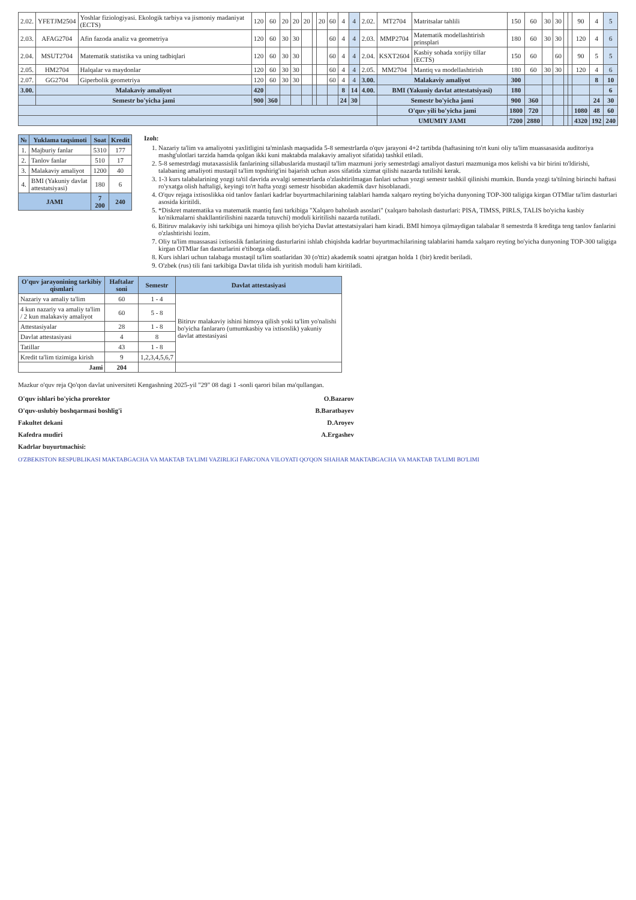| 2.02. | YFETJM2504 | Yoshlar fiziologiyasi. Ekologik tarbiya va jismoniy madaniyat (ECTS) | 120 | 60 | 20 | 20 | 20 | | 20 | 60 | 4 | 4 | 2.02. | MT2704 | Matritsalar tahlili | 150 | 60 | 30 | 30 | | | 90 | 4 | 5 |
| 2.03. | AFAG2704 | Afin fazoda analiz va geometriya | 120 | 60 | 30 | 30 | | | | 60 | 4 | 4 | 2.03. | MMP2704 | Matematik modellashtirish prinsplari | 180 | 60 | 30 | 30 | | | 120 | 4 | 6 |
| 2.04. | MSUT2704 | Matematik statistika va uning tadbiqlari | 120 | 60 | 30 | 30 | | | | 60 | 4 | 4 | 2.04. | KSXT2604 | Kasbiy sohada xorijiy tillar (ECTS) | 150 | 60 | | 60 | | | 90 | 5 | 5 |
| 2.05. | HM2704 | Halqalar va maydonlar | 120 | 60 | 30 | 30 | | | | 60 | 4 | 4 | 2.05. | MM2704 | Mantiq va modellashtirish | 180 | 60 | 30 | 30 | | | 120 | 4 | 6 |
| 2.07. | GG2704 | Giperbolik geometriya | 120 | 60 | 30 | 30 | | | | 60 | 4 | 4 | 3.00. | Malakaviy amaliyot | | 300 | | | | | | | 8 | 10 |
| 3.00. | Malakaviy amaliyot | | 420 | | | | | | | | 8 | 14 | 4.00. | BMI (Yakuniy davlat attestatsiyasi) | | 180 | | | | | | | | 6 |
| | Semestr bo'yicha jami | | 900 | 360 | | | | | | | 24 | 30 | | Semestr bo'yicha jami | | 900 | 360 | | | | | | 24 | 30 |
| | | | | | | | | | | | | | | O'quv yili bo'yicha jami | | 1800 | 720 | | | | | 1080 | 48 | 60 |
| | | | | | | | | | | | | | | UMUMIY JAMI | | 7200 | 2880 | | | | | 4320 | 192 | 240 |
| № | Yuklama taqsimoti | Soat | Kredit |
| --- | --- | --- | --- |
| 1. | Majburiy fanlar | 5310 | 177 |
| 2. | Tanlov fanlar | 510 | 17 |
| 3. | Malakaviy amaliyot | 1200 | 40 |
| 4. | BMI (Yakuniy davlat attestatsiyasi) | 180 | 6 |
| JAMI | | 7 200 | 240 |
Izoh:
1. Nazariy ta'lim va amaliyotni yaxlitligini ta'minlash maqsadida 5-8 semestrlarda o'quv jarayoni 4+2 tartibda (haftasining to'rt kuni oliy ta'lim muassasasida auditoriya mashg'ulotlari tarzida hamda qolgan ikki kuni maktabda malakaviy amaliyot sifatida) tashkil etiladi.
2. 5-8 semestrdagi mutaxassislik fanlarining sillabuslarida mustaqil ta'lim mazmuni joriy semestrdagi amaliyot dasturi mazmuniga mos kelishi va bir birini to'ldirishi, talabaning amaliyoti mustaqil ta'lim topshirig'ini bajarish uchun asos sifatida xizmat qilishi nazarda tutilishi kerak.
3. 1-3 kurs talabalarining yozgi ta'til davrida avvalgi semestrlarda o'zlashtirilmagan fanlari uchun yozgi semestr tashkil qilinishi mumkin. Bunda yozgi ta'tilning birinchi haftasi ro'yxatga olish haftaligi, keyingi to'rt hafta yozgi semestr hisobidan akademik davr hisoblanadi.
4. O'quv rejaga ixtisoslikka oid tanlov fanlari kadrlar buyurtmachilarining talablari hamda xalqaro reyting bo'yicha dunyoning TOP-300 taligiga kirgan OTMlar ta'lim dasturlari asosida kiritildi.
5. *Diskret matematika va matematik mantiq fani tarkibiga "Xalqaro baholash asoslari" (xalqaro baholash dasturlari: PISA, TIMSS, PIRLS, TALIS bo'yicha kasbiy ko'nikmalarni shakllantirilishini nazarda tutuvchi) moduli kiritilishi nazarda tutiladi.
6. Bitiruv malakaviy ishi tarkibiga uni himoya qilish bo'yicha Davlat attestatsiyalari ham kiradi. BMI himoya qilmaydigan talabalar 8 semestrda 8 kreditga teng tanlov fanlarini o'zlashtirishi lozim.
7. Oliy ta'lim muassasasi ixtisoslik fanlarining dasturlarini ishlab chiqishda kadrlar buyurtmachilarining talablarini hamda xalqaro reyting bo'yicha dunyoning TOP-300 taligiga kirgan OTMlar fan dasturlarini e'tiborga oladi.
8. Kurs ishlari uchun talabaga mustaqil ta'lim soatlaridan 30 (o'ttiz) akademik soatni ajratgan holda 1 (bir) kredit beriladi.
9. O'zbek (rus) tili fani tarkibiga Davlat tilida ish yuritish moduli ham kiritiladi.
| O'quv jarayonining tarkibiy qismlari | Haftalar soni | Semestr | Davlat attestasiyasi |
| --- | --- | --- | --- |
| Nazariy va amaliy ta'lim | 60 | 1 - 4 | Bitiruv malakaviy ishini himoya qilish yoki ta'lim yo'nalishi bo'yicha fanlararo (umumkasbiy va ixtisoslik) yakuniy davlat attestasiyasi |
| 4 kun nazariy va amaliy ta'lim / 2 kun malakaviy amaliyot | 60 | 5 - 8 | |
| Attestasiyalar | 28 | 1 - 8 | |
| Davlat attestasiyasi | 4 | 8 | |
| Tatillar | 43 | 1 - 8 | |
| Kredit ta'lim tizimiga kirish | 9 | 1,2,3,4,5,6,7 | |
| Jami | 204 | | |
Mazkur o'quv reja Qo'qon davlat universiteti Kengashning 2025-yil "29" 08 dagi 1 -sonli qarori bilan ma'qullangan.
O'quv ishlari bo'yicha prorektor O.Bazarov
O'quv-uslubiy boshqarmasi boshlig'i B.Baratbayev
Fakultet dekani D.Aroyev
Kafedra mudiri A.Ergashev
Kadrlar buyurtmachisi:
O'ZBEKISTON RESPUBLIKASI MAKTABGACHA VA MAKTAB TA'LIMI VAZIRLIGI FARG'ONA VILOYATI QO'QON SHAHAR MAKTABGACHA VA MAKTAB TA'LIMI BO'LIMI